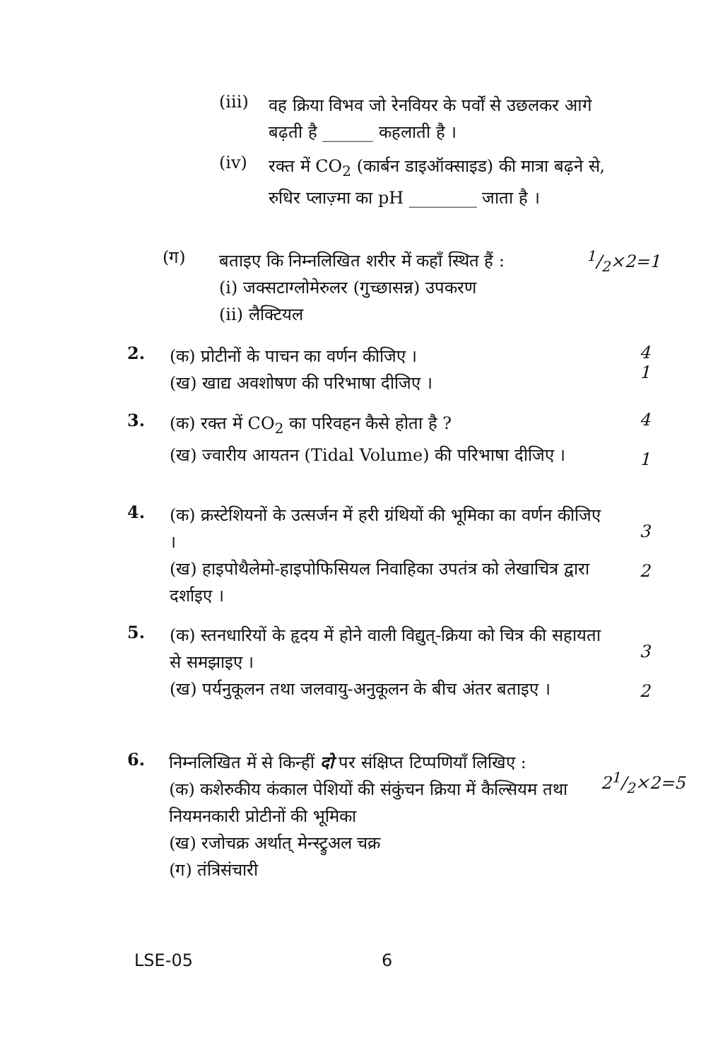(iii)
वह क्रिया विभव जो रेनवियर के पर्वों से उछलकर आगे बढ़ती है ______ कहलाती है ।
(iv)
रक्त में CO<sub>2</sub> (कार्बन डाइऑक्साइड) की मात्रा बढ़ने से, रुधिर प्लाज़्मा का pH ________ जाता है ।
(ग)
बताइए कि निम्नलिखित शरीर में कहाँ स्थित हैं :
(i) जक्सटाग्लोमेरुलर (गुच्छासन्न) उपकरण
(ii) लैक्टियल
1/2×2=1
2.
(क) प्रोटीनों के पाचन का वर्णन कीजिए ।
(ख) खाद्य अवशोषण की परिभाषा दीजिए ।
4
1
3.
(क) रक्त में CO<sub>2</sub> का परिवहन कैसे होता है ?
(ख) ज्वारीय आयतन (Tidal Volume) की परिभाषा दीजिए ।
4
1
4.
(क) क्रस्टेशियनों के उत्सर्जन में हरी ग्रंथियों की भूमिका का वर्णन कीजिए ।
(ख) हाइपोथैलेमो-हाइपोफिसियल निवाहिका उपतंत्र को लेखाचित्र द्वारा दर्शाइए ।
3
2
5.
(क) स्तनधारियों के हृदय में होने वाली विद्युत्-क्रिया को चित्र की सहायता से समझाइए ।
(ख) पर्यनुकूलन तथा जलवायु-अनुकूलन के बीच अंतर बताइए ।
3
2
6.
निम्नलिखित में से किन्हीं दो पर संक्षिप्त टिप्पणियाँ लिखिए :
(क) कशेरुकीय कंकाल पेशियों की संकुंचन क्रिया में कैल्सियम तथा नियमनकारी प्रोटीनों की भूमिका
(ख) रजोचक्र अर्थात् मेन्स्ट्रुअल चक्र
(ग) तंत्रिसंचारी
21/2×2=5
LSE-05 6